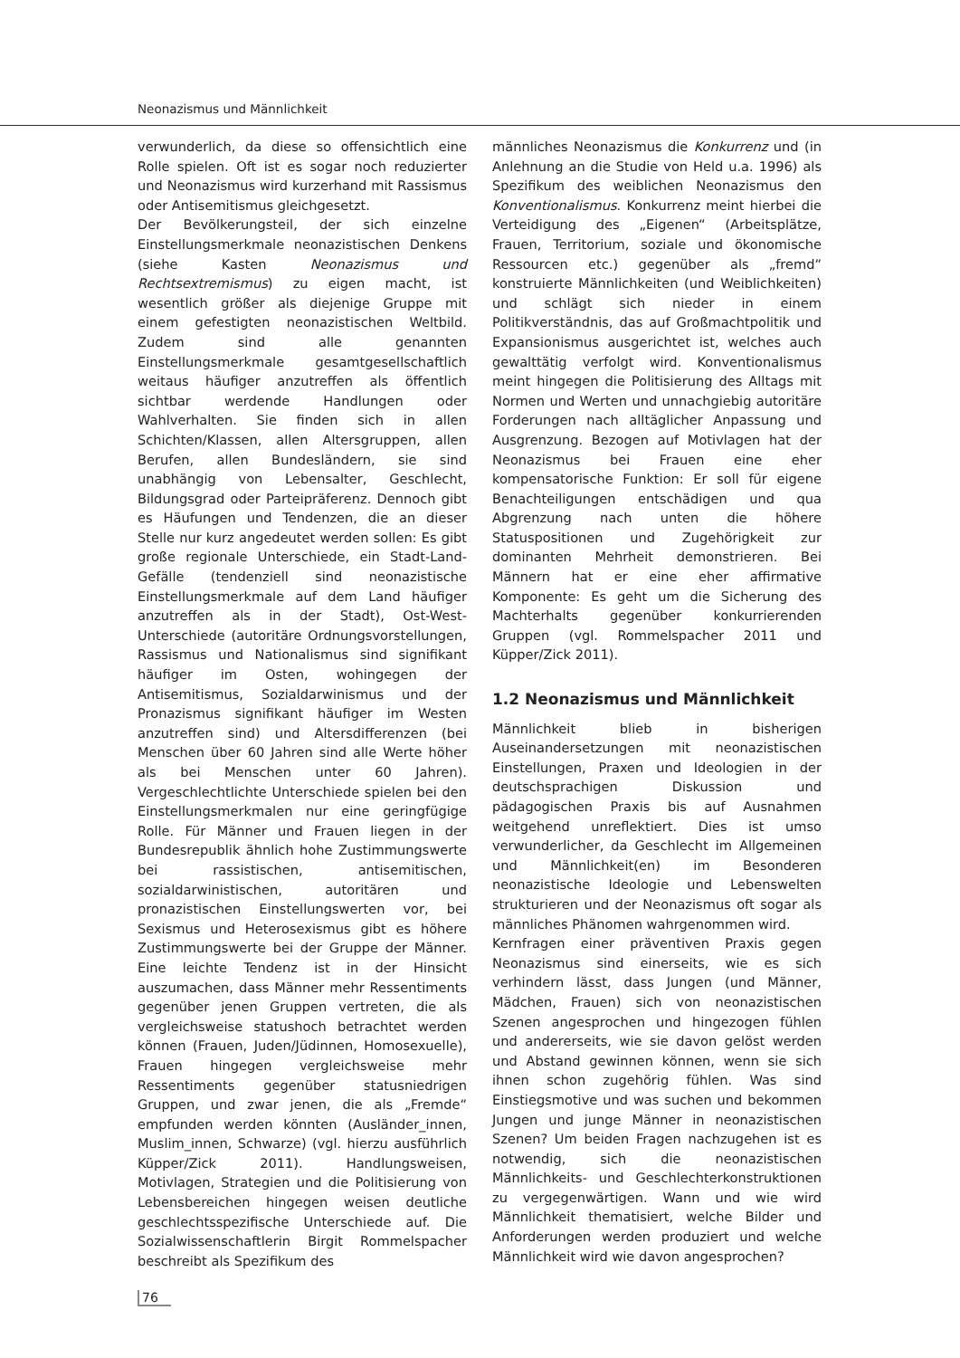Neonazismus und Männlichkeit
verwunderlich, da diese so offensichtlich eine Rolle spielen. Oft ist es sogar noch reduzierter und Neonazismus wird kurzerhand mit Rassismus oder Antisemitismus gleichgesetzt.
Der Bevölkerungsteil, der sich einzelne Einstellungsmerkmale neonazistischen Denkens (siehe Kasten Neonazismus und Rechtsextremismus) zu eigen macht, ist wesentlich größer als diejenige Gruppe mit einem gefestigten neonazistischen Weltbild. Zudem sind alle genannten Einstellungsmerkmale gesamtgesellschaftlich weitaus häufiger anzutreffen als öffentlich sichtbar werdende Handlungen oder Wahlverhalten. Sie finden sich in allen Schichten/Klassen, allen Altersgruppen, allen Berufen, allen Bundesländern, sie sind unabhängig von Lebensalter, Geschlecht, Bildungsgrad oder Parteipräferenz. Dennoch gibt es Häufungen und Tendenzen, die an dieser Stelle nur kurz angedeutet werden sollen: Es gibt große regionale Unterschiede, ein Stadt-Land-Gefälle (tendenziell sind neonazistische Einstellungsmerkmale auf dem Land häufiger anzutreffen als in der Stadt), Ost-West-Unterschiede (autoritäre Ordnungsvorstellungen, Rassismus und Nationalismus sind signifikant häufiger im Osten, wohingegen der Antisemitismus, Sozialdarwinismus und der Pronazismus signifikant häufiger im Westen anzutreffen sind) und Altersdifferenzen (bei Menschen über 60 Jahren sind alle Werte höher als bei Menschen unter 60 Jahren). Vergeschlechtlichte Unterschiede spielen bei den Einstellungsmerkmalen nur eine geringfügige Rolle. Für Männer und Frauen liegen in der Bundesrepublik ähnlich hohe Zustimmungswerte bei rassistischen, antisemitischen, sozialdarwinistischen, autoritären und pronazistischen Einstellungswerten vor, bei Sexismus und Heterosexismus gibt es höhere Zustimmungswerte bei der Gruppe der Männer. Eine leichte Tendenz ist in der Hinsicht auszumachen, dass Männer mehr Ressentiments gegenüber jenen Gruppen vertreten, die als vergleichsweise statushoch betrachtet werden können (Frauen, Juden/Jüdinnen, Homosexuelle), Frauen hingegen vergleichsweise mehr Ressentiments gegenüber statusniedrigen Gruppen, und zwar jenen, die als „Fremde“ empfunden werden könnten (Ausländer_innen, Muslim_innen, Schwarze) (vgl. hierzu ausführlich Küpper/Zick 2011). Handlungsweisen, Motivlagen, Strategien und die Politisierung von Lebensbereichen hingegen weisen deutliche geschlechtsspezifische Unterschiede auf. Die Sozialwissenschaftlerin Birgit Rommelspacher beschreibt als Spezifikum des
männliches Neonazismus die Konkurrenz und (in Anlehnung an die Studie von Held u.a. 1996) als Spezifikum des weiblichen Neonazismus den Konventionalismus. Konkurrenz meint hierbei die Verteidigung des „Eigenen“ (Arbeitsplätze, Frauen, Territorium, soziale und ökonomische Ressourcen etc.) gegenüber als „fremd“ konstruierte Männlichkeiten (und Weiblichkeiten) und schlägt sich nieder in einem Politikverständnis, das auf Großmachtpolitik und Expansionismus ausgerichtet ist, welches auch gewalttätig verfolgt wird. Konventionalismus meint hingegen die Politisierung des Alltags mit Normen und Werten und unnachgiebig autoritäre Forderungen nach alltäglicher Anpassung und Ausgrenzung. Bezogen auf Motivlagen hat der Neonazismus bei Frauen eine eher kompensatorische Funktion: Er soll für eigene Benachteiligungen entschädigen und qua Abgrenzung nach unten die höhere Statuspositionen und Zugehörigkeit zur dominanten Mehrheit demonstrieren. Bei Männern hat er eine eher affirmative Komponente: Es geht um die Sicherung des Machterhalts gegenüber konkurrierenden Gruppen (vgl. Rommelspacher 2011 und Küpper/Zick 2011).
1.2 Neonazismus und Männlichkeit
Männlichkeit blieb in bisherigen Auseinandersetzungen mit neonazistischen Einstellungen, Praxen und Ideologien in der deutschsprachigen Diskussion und pädagogischen Praxis bis auf Ausnahmen weitgehend unreflektiert. Dies ist umso verwunderlicher, da Geschlecht im Allgemeinen und Männlichkeit(en) im Besonderen neonazistische Ideologie und Lebenswelten strukturieren und der Neonazismus oft sogar als männliches Phänomen wahrgenommen wird.
Kernfragen einer präventiven Praxis gegen Neonazismus sind einerseits, wie es sich verhindern lässt, dass Jungen (und Männer, Mädchen, Frauen) sich von neonazistischen Szenen angesprochen und hingezogen fühlen und andererseits, wie sie davon gelöst werden und Abstand gewinnen können, wenn sie sich ihnen schon zugehörig fühlen. Was sind Einstiegsmotive und was suchen und bekommen Jungen und junge Männer in neonazistischen Szenen? Um beiden Fragen nachzugehen ist es notwendig, sich die neonazistischen Männlichkeits- und Geschlechterkonstruktionen zu vergegenwärtigen. Wann und wie wird Männlichkeit thematisiert, welche Bilder und Anforderungen werden produziert und welche Männlichkeit wird wie davon angesprochen?
76